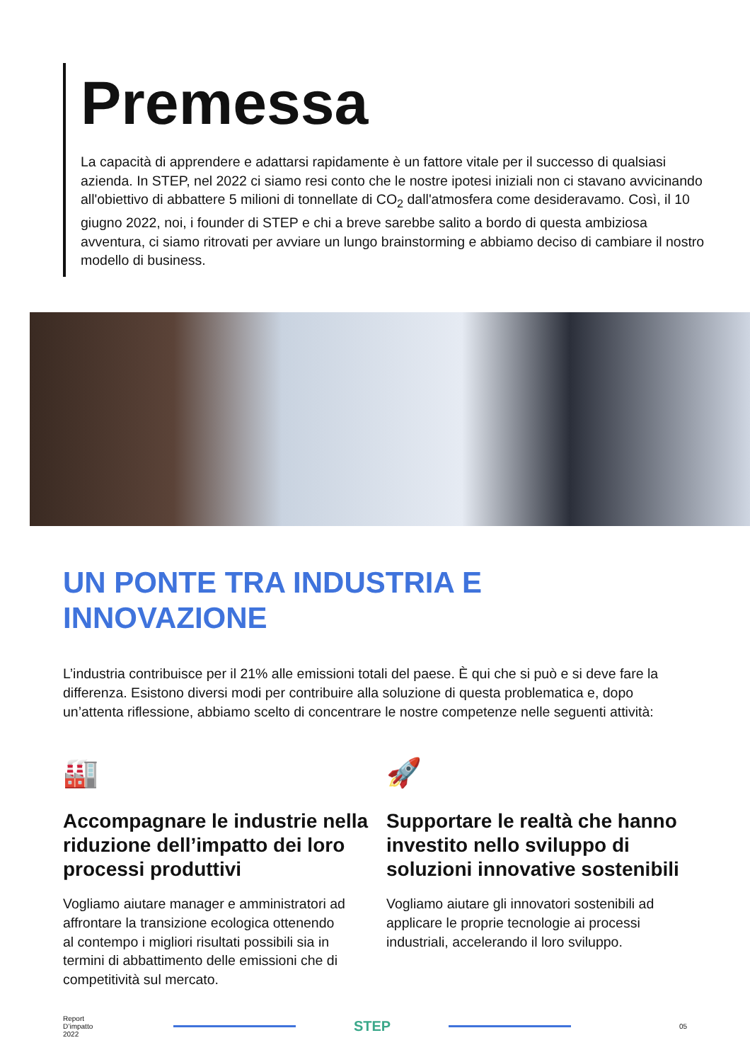Premessa
La capacità di apprendere e adattarsi rapidamente è un fattore vitale per il successo di qualsiasi azienda. In STEP, nel 2022 ci siamo resi conto che le nostre ipotesi iniziali non ci stavano avvicinando all'obiettivo di abbattere 5 milioni di tonnellate di CO<sub>2</sub> dall'atmosfera come desideravamo. Così, il 10 giugno 2022, noi, i founder di STEP e chi a breve sarebbe salito a bordo di questa ambiziosa avventura, ci siamo ritrovati per avviare un lungo brainstorming e abbiamo deciso di cambiare il nostro modello di business.
UN PONTE TRA INDUSTRIA E
INNOVAZIONE
L’industria contribuisce per il 21% alle emissioni totali del paese. È qui che si può e si deve fare la differenza. Esistono diversi modi per contribuire alla soluzione di questa problematica e, dopo un’attenta riflessione, abbiamo scelto di concentrare le nostre competenze nelle seguenti attività:
🏭
Accompagnare le industrie nella riduzione dell’impatto dei loro processi produttivi
Vogliamo aiutare manager e amministratori ad affrontare la transizione ecologica ottenendo al contempo i migliori risultati possibili sia in termini di abbattimento delle emissioni che di competitività sul mercato.
🚀
Supportare le realtà che hanno investito nello sviluppo di soluzioni innovative sostenibili
Vogliamo aiutare gli innovatori sostenibili ad applicare le proprie tecnologie ai processi industriali, accelerando il loro sviluppo.
Report
D’impatto
2022
STEP
05